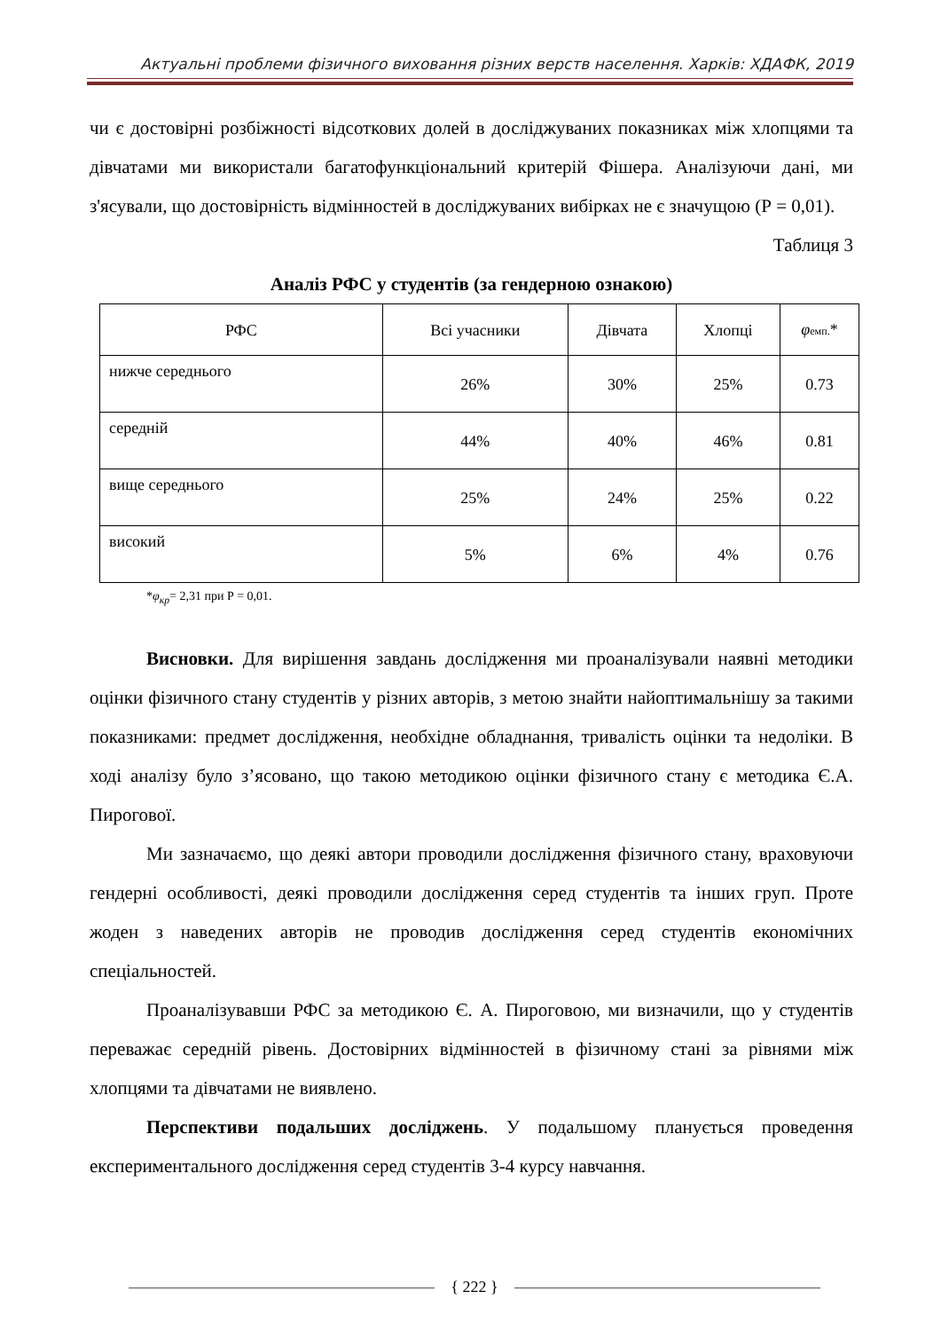Актуальні проблеми фізичного виховання різних верств населення. Харків: ХДАФК, 2019
чи є достовірні розбіжності відсоткових долей в досліджуваних показниках між хлопцями та дівчатами ми використали багатофункціональний критерій Фішера. Аналізуючи дані, ми з'ясували, що достовірність відмінностей в досліджуваних вибірках не є значущою (Р = 0,01).
Таблиця 3
Аналіз РФС у студентів (за гендерною ознакою)
| РФС | Всі учасники | Дівчата | Хлопці | φ емп. * |
| --- | --- | --- | --- | --- |
| нижче середнього | 26% | 30% | 25% | 0.73 |
| середній | 44% | 40% | 46% | 0.81 |
| вище середнього | 25% | 24% | 25% | 0.22 |
| високий | 5% | 6% | 4% | 0.76 |
*φ<sub>кр</sub>= 2,31 при Р = 0,01.
Висновки. Для вирішення завдань дослідження ми проаналізували наявні методики оцінки фізичного стану студентів у різних авторів, з метою знайти найоптимальнішу за такими показниками: предмет дослідження, необхідне обладнання, тривалість оцінки та недоліки. В ході аналізу було з’ясовано, що такою методикою оцінки фізичного стану є методика Є.А. Пирогової.
Ми зазначаємо, що деякі автори проводили дослідження фізичного стану, враховуючи гендерні особливості, деякі проводили дослідження серед студентів та інших груп. Проте жоден з наведених авторів не проводив дослідження серед студентів економічних спеціальностей.
Проаналізувавши РФС за методикою Є. А. Пироговою, ми визначили, що у студентів переважає середній рівень. Достовірних відмінностей в фізичному стані за рівнями між хлопцями та дівчатами не виявлено.
Перспективи подальших досліджень. У подальшому планується проведення експериментального дослідження серед студентів 3-4 курсу навчання.
{ 222 }